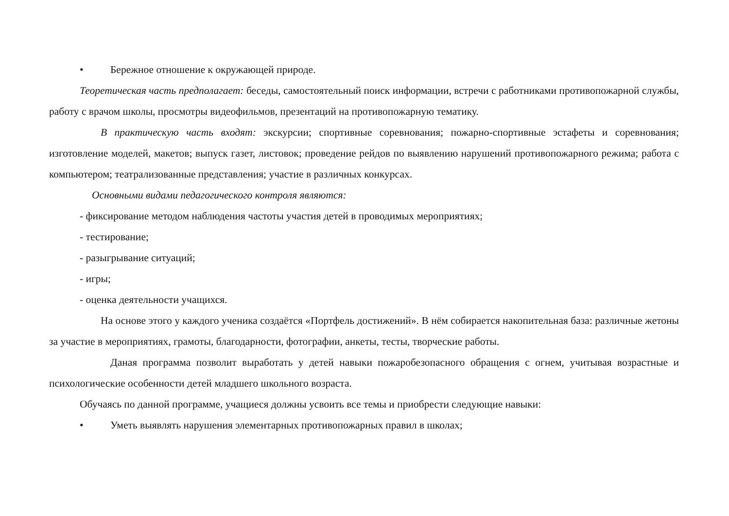• Бережное отношение к окружающей природе.
Теоретическая часть предполагает: беседы, самостоятельный поиск информации, встречи с работниками противопожарной службы, работу с врачом школы, просмотры видеофильмов, презентаций на противопожарную тематику.
В практическую часть входят: экскурсии; спортивные соревнования; пожарно-спортивные эстафеты и соревнования; изготовление моделей, макетов; выпуск газет, листовок; проведение рейдов по выявлению нарушений противопожарного режима; работа с компьютером; театрализованные представления; участие в различных конкурсах.
Основными видами педагогического контроля являются:
- фиксирование методом наблюдения частоты участия детей в проводимых мероприятиях;
- тестирование;
- разыгрывание ситуаций;
- игры;
- оценка деятельности учащихся.
На основе этого у каждого ученика создаётся «Портфель достижений». В нём собирается накопительная база: различные жетоны за участие в мероприятиях, грамоты, благодарности, фотографии, анкеты, тесты, творческие работы.
Даная программа позволит выработать у детей навыки пожаробезопасного обращения с огнем, учитывая возрастные и психологические особенности детей младшего школьного возраста.
Обучаясь по данной программе, учащиеся должны усвоить все темы и приобрести следующие навыки:
• Уметь выявлять нарушения элементарных противопожарных правил в школах;